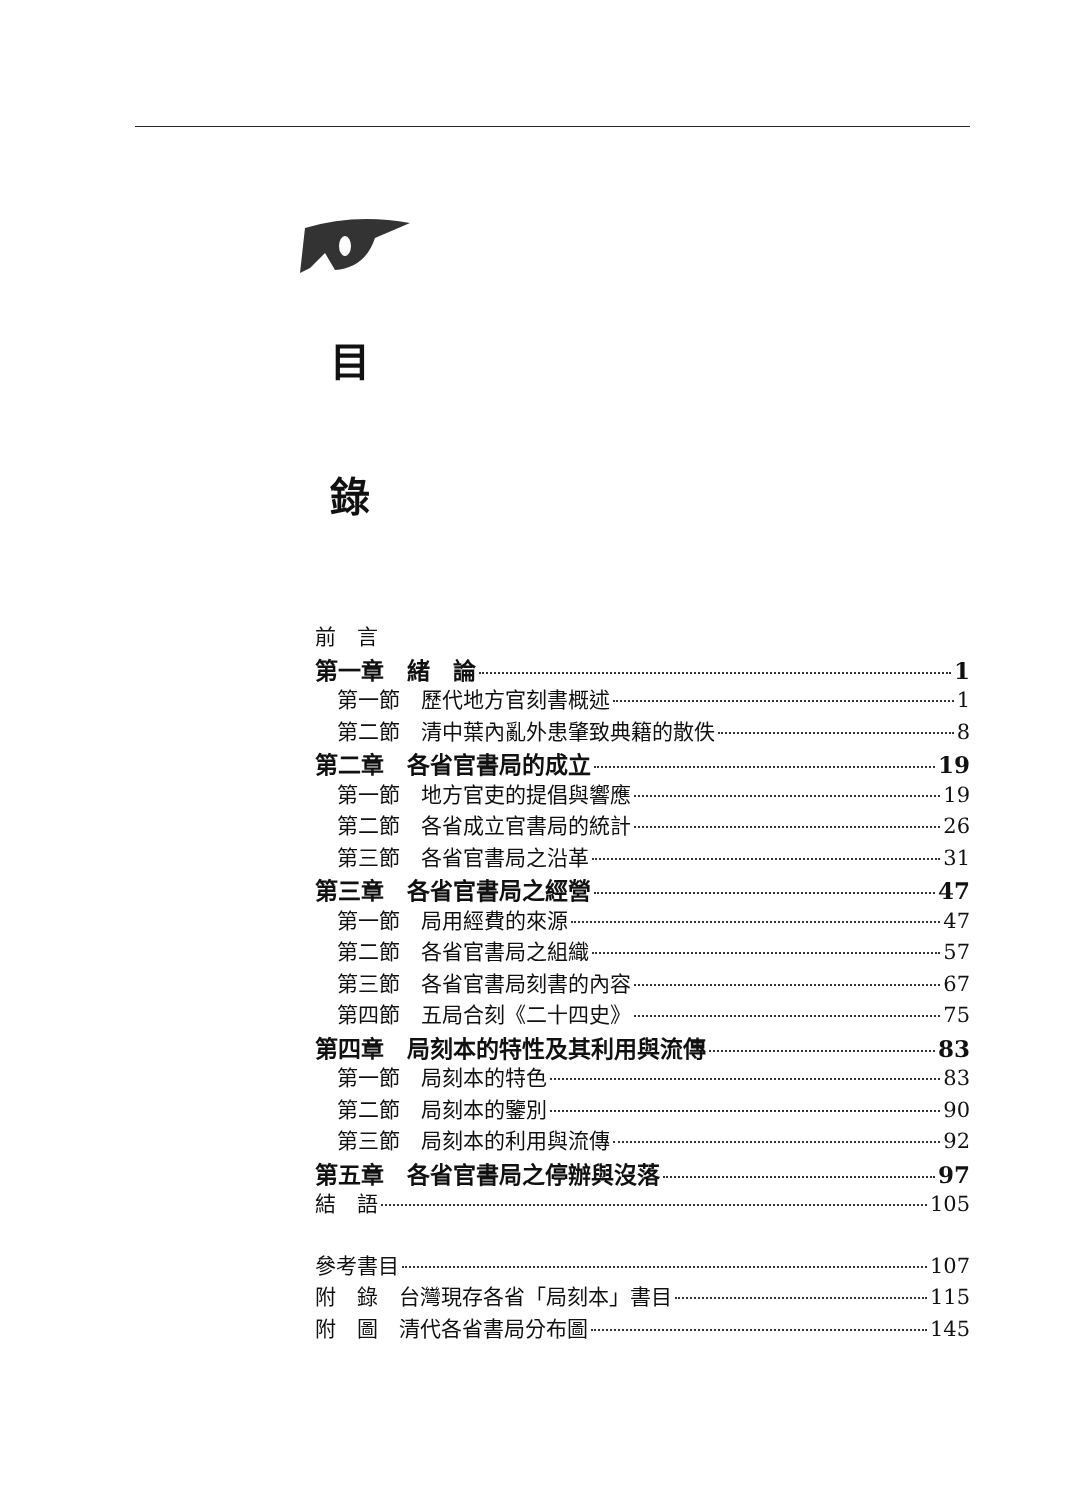目
錄
前　言
第一章　緒　論 1
第一節　歷代地方官刻書概述 1
第二節　清中葉內亂外患肇致典籍的散佚 8
第二章　各省官書局的成立 19
第一節　地方官吏的提倡與響應 19
第二節　各省成立官書局的統計 26
第三節　各省官書局之沿革 31
第三章　各省官書局之經營 47
第一節　局用經費的來源 47
第二節　各省官書局之組織 57
第三節　各省官書局刻書的內容 67
第四節　五局合刻《二十四史》 75
第四章　局刻本的特性及其利用與流傳 83
第一節　局刻本的特色 83
第二節　局刻本的鑒別 90
第三節　局刻本的利用與流傳 92
第五章　各省官書局之停辦與沒落 97
結　語 105
參考書目 107
附　錄　台灣現存各省「局刻本」書目 115
附　圖　清代各省書局分布圖 145